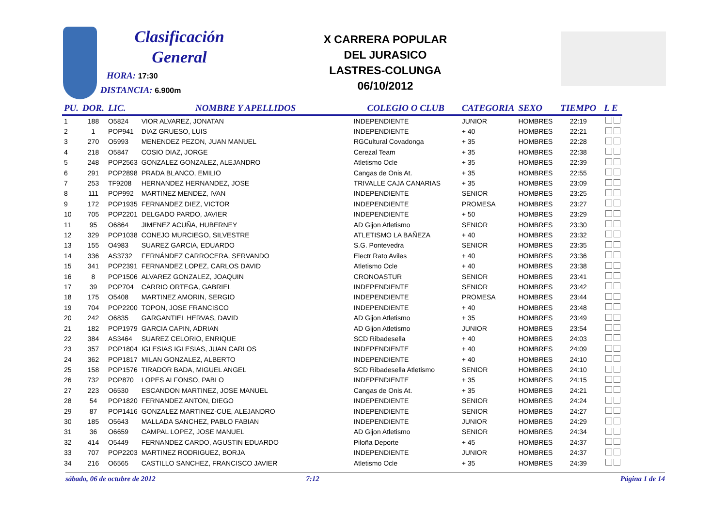Clasificación
General
HORA: 17:30
DISTANCIA: 6.900m
X CARRERA POPULAR
DEL JURASICO
LASTRES-COLUNGA
06/10/2012
| PU. | DOR. | LIC. | NOMBRE Y APELLIDOS | COLEGIO O CLUB | CATEGORIA | SEXO | TIEMPO | L E |
| --- | --- | --- | --- | --- | --- | --- | --- | --- |
| 1 | 188 | O5824 | VIOR ALVAREZ, JONATAN | INDEPENDIENTE | JUNIOR | HOMBRES | 22:19 | |
| 2 | 1 | POP941 | DIAZ GRUESO, LUIS | INDEPENDIENTE | + 40 | HOMBRES | 22:21 | |
| 3 | 270 | O5993 | MENENDEZ PEZON, JUAN MANUEL | RGCultural Covadonga | + 35 | HOMBRES | 22:28 | |
| 4 | 218 | O5847 | COSIO DIAZ, JORGE | Cerezal Team | + 35 | HOMBRES | 22:38 | |
| 5 | 248 | POP2563 | GONZALEZ GONZALEZ, ALEJANDRO | Atletismo Ocle | + 35 | HOMBRES | 22:39 | |
| 6 | 291 | POP2898 | PRADA BLANCO, EMILIO | Cangas de Onis At. | + 35 | HOMBRES | 22:55 | |
| 7 | 253 | TF9208 | HERNANDEZ HERNANDEZ, JOSE | TRIVALLE CAJA CANARIAS | + 35 | HOMBRES | 23:09 | |
| 8 | 111 | POP992 | MARTINEZ MENDEZ, IVAN | INDEPENDIENTE | SENIOR | HOMBRES | 23:25 | |
| 9 | 172 | POP1935 | FERNANDEZ DIEZ, VICTOR | INDEPENDIENTE | PROMESA | HOMBRES | 23:27 | |
| 10 | 705 | POP2201 | DELGADO PARDO, JAVIER | INDEPENDIENTE | + 50 | HOMBRES | 23:29 | |
| 11 | 95 | O6864 | JIMENEZ ACUÑA, HUBERNEY | AD Gijon Atletismo | SENIOR | HOMBRES | 23:30 | |
| 12 | 329 | POP1038 | CONEJO MURCIEGO, SILVESTRE | ATLETISMO LA BAÑEZA | + 40 | HOMBRES | 23:32 | |
| 13 | 155 | O4983 | SUAREZ GARCIA, EDUARDO | S.G. Pontevedra | SENIOR | HOMBRES | 23:35 | |
| 14 | 336 | AS3732 | FERNÁNDEZ CARROCERA, SERVANDO | Electr Rato Aviles | + 40 | HOMBRES | 23:36 | |
| 15 | 341 | POP2391 | FERNANDEZ LOPEZ, CARLOS DAVID | Atletismo Ocle | + 40 | HOMBRES | 23:38 | |
| 16 | 8 | POP1506 | ALVAREZ GONZALEZ, JOAQUIN | CRONOASTUR | SENIOR | HOMBRES | 23:41 | |
| 17 | 39 | POP704 | CARRIO ORTEGA, GABRIEL | INDEPENDIENTE | SENIOR | HOMBRES | 23:42 | |
| 18 | 175 | O5408 | MARTINEZ AMORIN, SERGIO | INDEPENDIENTE | PROMESA | HOMBRES | 23:44 | |
| 19 | 704 | POP2200 | TOPON, JOSE FRANCISCO | INDEPENDIENTE | + 40 | HOMBRES | 23:48 | |
| 20 | 242 | O6835 | GARGANTIEL HERVAS, DAVID | AD Gijon Atletismo | + 35 | HOMBRES | 23:49 | |
| 21 | 182 | POP1979 | GARCIA CAPIN, ADRIAN | AD Gijon Atletismo | JUNIOR | HOMBRES | 23:54 | |
| 22 | 384 | AS3464 | SUAREZ CELORIO, ENRIQUE | SCD Ribadesella | + 40 | HOMBRES | 24:03 | |
| 23 | 357 | POP1804 | IGLESIAS IGLESIAS, JUAN CARLOS | INDEPENDIENTE | + 40 | HOMBRES | 24:09 | |
| 24 | 362 | POP1817 | MILAN GONZALEZ, ALBERTO | INDEPENDIENTE | + 40 | HOMBRES | 24:10 | |
| 25 | 158 | POP1576 | TIRADOR BADA, MIGUEL ANGEL | SCD Ribadesella Atletismo | SENIOR | HOMBRES | 24:10 | |
| 26 | 732 | POP870 | LOPES ALFONSO, PABLO | INDEPENDIENTE | + 35 | HOMBRES | 24:15 | |
| 27 | 223 | O6530 | ESCANDON MARTINEZ, JOSE MANUEL | Cangas de Onis At. | + 35 | HOMBRES | 24:21 | |
| 28 | 54 | POP1820 | FERNANDEZ ANTON, DIEGO | INDEPENDIENTE | SENIOR | HOMBRES | 24:24 | |
| 29 | 87 | POP1416 | GONZALEZ MARTINEZ-CUE, ALEJANDRO | INDEPENDIENTE | SENIOR | HOMBRES | 24:27 | |
| 30 | 185 | O5643 | MALLADA SANCHEZ, PABLO FABIAN | INDEPENDIENTE | JUNIOR | HOMBRES | 24:29 | |
| 31 | 36 | O6659 | CAMPAL LOPEZ, JOSE MANUEL | AD Gijon Atletismo | SENIOR | HOMBRES | 24:34 | |
| 32 | 414 | O5449 | FERNANDEZ CARDO, AGUSTIN EDUARDO | Piloña Deporte | + 45 | HOMBRES | 24:37 | |
| 33 | 707 | POP2203 | MARTINEZ RODRIGUEZ, BORJA | INDEPENDIENTE | JUNIOR | HOMBRES | 24:37 | |
| 34 | 216 | O6565 | CASTILLO SANCHEZ, FRANCISCO JAVIER | Atletismo Ocle | + 35 | HOMBRES | 24:39 | |
sábado, 06 de octubre de 2012 7:12 Página 1 de 14